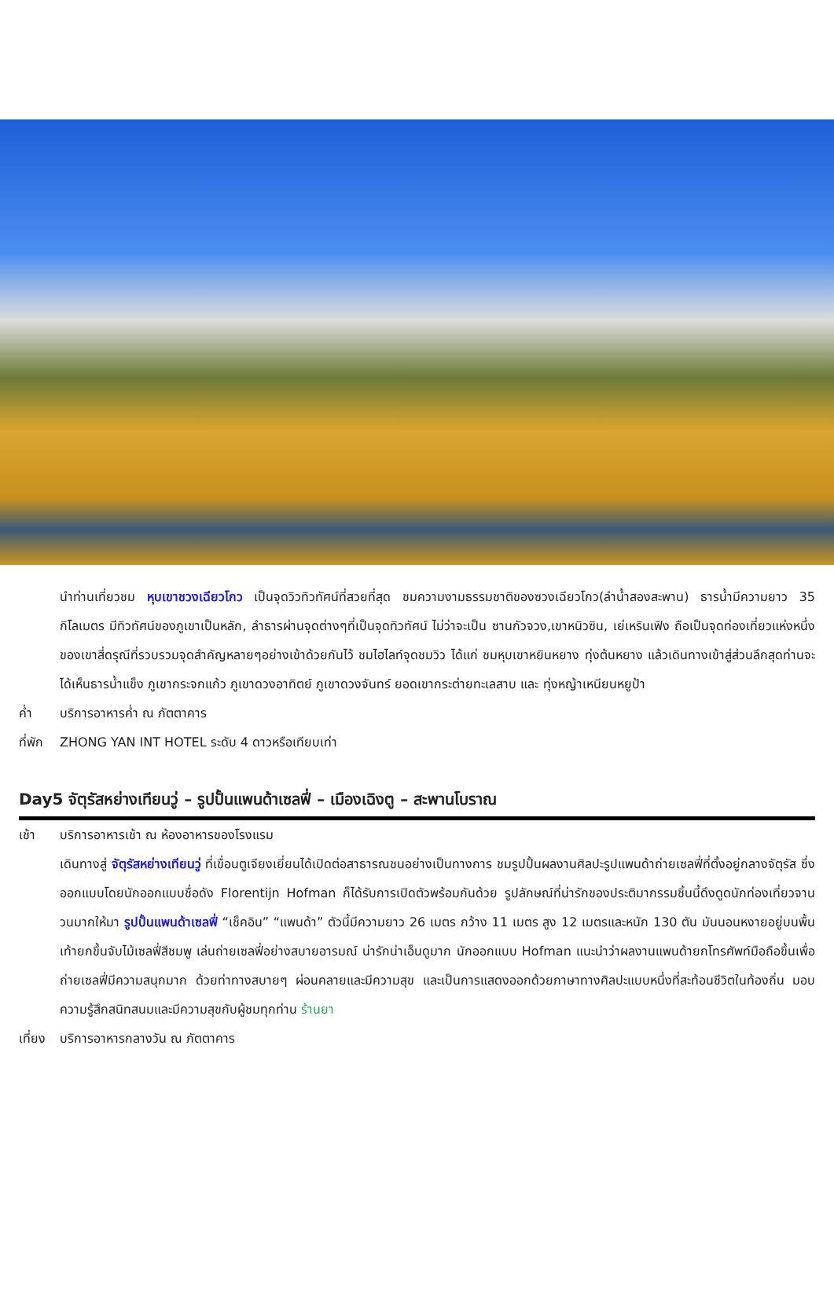นำท่านเที่ยวชม หุบเขาชวงเฉียวโกว เป็นจุดวิวทิวทัศน์ที่สวยที่สุด ชมความงามธรรมชาติของซวงเฉียวโกว(ลำน้ำสองสะพาน) ธารน้ำมีความยาว 35 กิโลเมตร มีทิวทัศน์ของภูเขาเป็นหลัก, ลำธารผ่านจุดต่างๆที่เป็นจุดทิวทัศน์ ไม่ว่าจะเป็น ซานกัวจวง,เขาหนิวซิน, เย่เหรินเฟิง ถือเป็นจุดท่องเที่ยวแห่งหนึ่งของเขาสี่ดรุณีที่รวบรวมจุดสำคัญหลายๆอย่างเข้าด้วยกันไว้ ชมไฮไลท์จุดชมวิว ได้แก่ ชมหุบเขาหยินหยาง ทุ่งต้นหยาง แล้วเดินทางเข้าสู่ส่วนลึกสุดท่านจะได้เห็นธารน้ำแข็ง ภูเขากระจกแก้ว ภูเขาดวงอาทิตย์ ภูเขาดวงจันทร์ ยอดเขากระต่ายทะเลสาบ และ ทุ่งหญ้าเหนียนหยูป้า
ค่ำ บริการอาหารค่ำ ณ ภัตตาคาร
ที่พัก ZHONG YAN INT HOTEL ระดับ 4 ดาวหรือเทียบเท่า
Day5 จัตุรัสหย่างเทียนวู่ – รูปปั้นแพนด้าเซลฟี่ – เมืองเฉิงตู – สะพานโบราณ
เช้า บริการอาหารเช้า ณ ห้องอาหารของโรงแรม
เดินทางสู่ จัตุรัสหย่างเทียนวู่ ที่เขื่อนตูเจียงเยี่ยนได้เปิดต่อสาธารณชนอย่างเป็นทางการ ชมรูปปั้นผลงานศิลปะรูปแพนด้าถ่ายเซลฟี่ที่ตั้งอยู่กลางจัตุรัส ซึ่งออกแบบโดยนักออกแบบชื่อดัง Florentijn Hofman ก็ได้รับการเปิดตัวพร้อมกันด้วย รูปลักษณ์ที่น่ารักของประติมากรรมชิ้นนี้ดึงดูดนักท่องเที่ยวจานวนมากให้มา รูปปั้นแพนด้าเซลฟี่ “เช็คอิน” “แพนด้า” ตัวนี้มีความยาว 26 เมตร กว้าง 11 เมตร สูง 12 เมตรและหนัก 130 ตัน มันนอนหงายอยู่บนพื้น เท้ายกขึ้นจับไม้เซลฟี่สีชมพู เล่นถ่ายเซลฟี่อย่างสบายอารมณ์ น่ารักน่าเอ็นดูมาก นักออกแบบ Hofman แนะนำว่าผลงานแพนด้ายกโทรศัพท์มือถือขึ้นเพื่อถ่ายเซลฟี่มีความสนุกมาก ด้วยท่าทางสบายๆ ผ่อนคลายและมีความสุข และเป็นการแสดงออกด้วยภาษาทางศิลปะแบบหนึ่งที่สะท้อนชีวิตในท้องถิ่น มอบความรู้สึกสนิทสนมและมีความสุขกับผู้ชมทุกท่าน ร้านยา
เที่ยง บริการอาหารกลางวัน ณ ภัตตาคาร